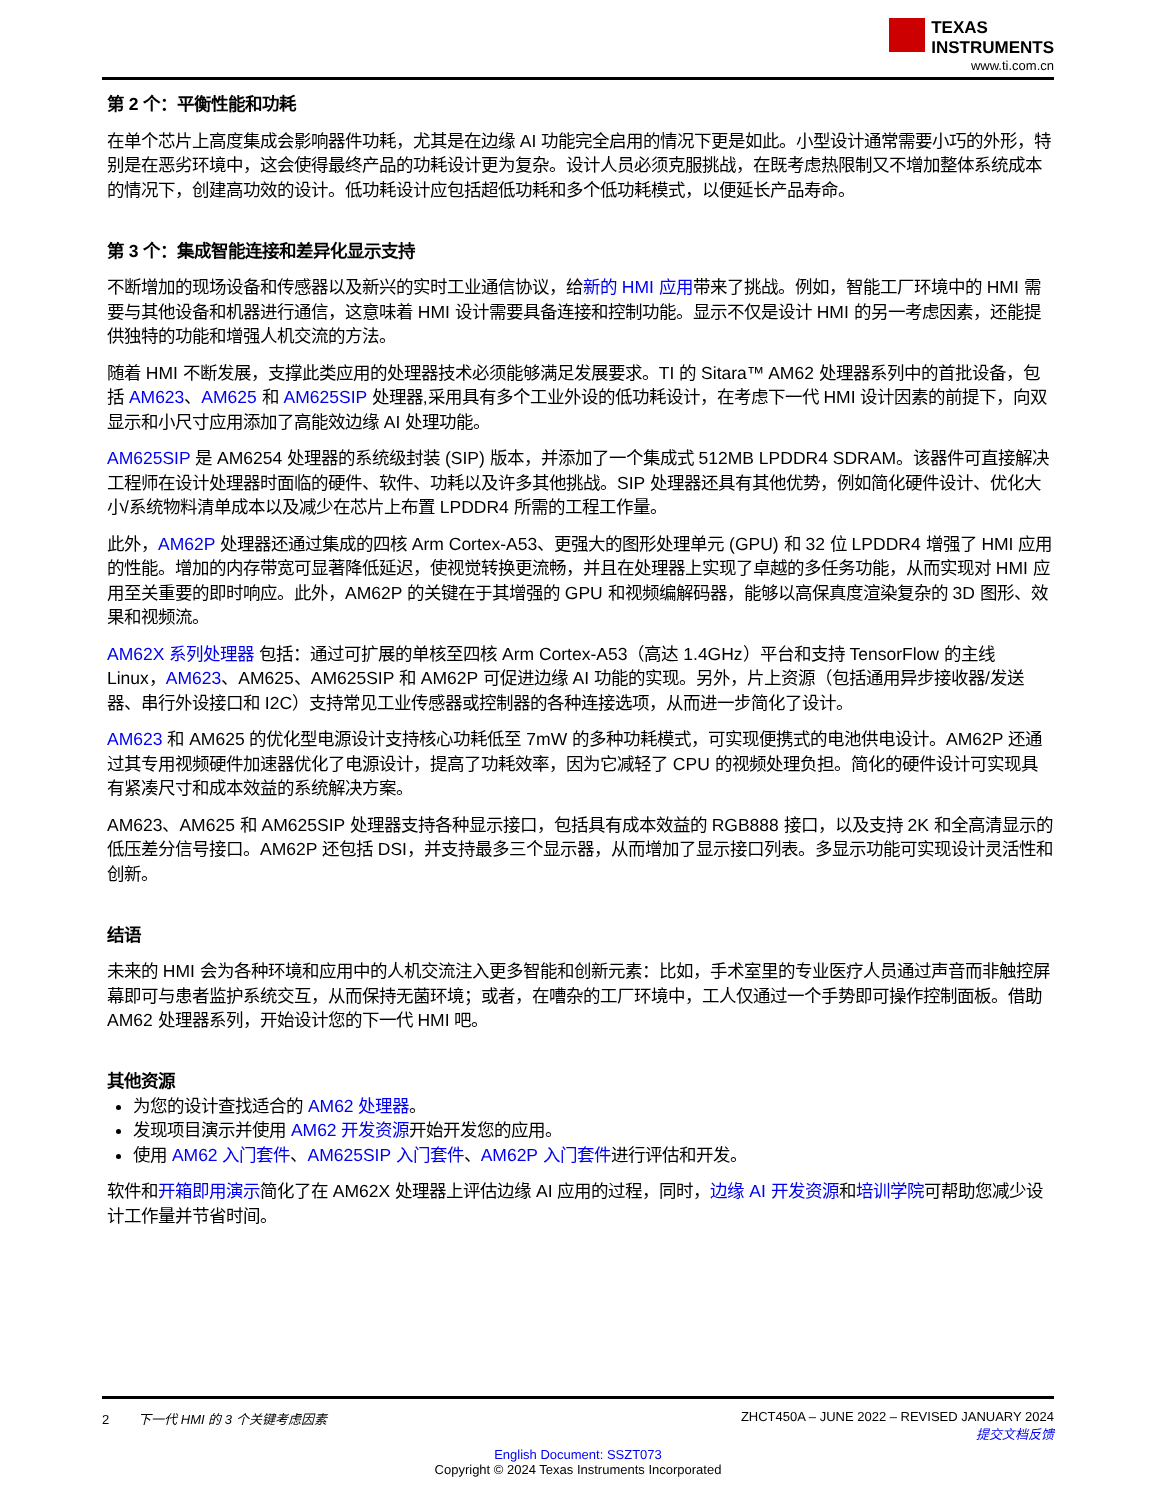TEXAS
INSTRUMENTS
www.ti.com.cn
第 2 个：平衡性能和功耗
在单个芯片上高度集成会影响器件功耗，尤其是在边缘 AI 功能完全启用的情况下更是如此。小型设计通常需要小巧的外形，特别是在恶劣环境中，这会使得最终产品的功耗设计更为复杂。设计人员必须克服挑战，在既考虑热限制又不增加整体系统成本的情况下，创建高功效的设计。低功耗设计应包括超低功耗和多个低功耗模式，以便延长产品寿命。
第 3 个：集成智能连接和差异化显示支持
不断增加的现场设备和传感器以及新兴的实时工业通信协议，给新的 HMI 应用带来了挑战。例如，智能工厂环境中的 HMI 需要与其他设备和机器进行通信，这意味着 HMI 设计需要具备连接和控制功能。显示不仅是设计 HMI 的另一考虑因素，还能提供独特的功能和增强人机交流的方法。
随着 HMI 不断发展，支撑此类应用的处理器技术必须能够满足发展要求。TI 的 Sitara™ AM62 处理器系列中的首批设备，包括 AM623、AM625 和 AM625SIP 处理器,采用具有多个工业外设的低功耗设计，在考虑下一代 HMI 设计因素的前提下，向双显示和小尺寸应用添加了高能效边缘 AI 处理功能。
AM625SIP 是 AM6254 处理器的系统级封装 (SIP) 版本，并添加了一个集成式 512MB LPDDR4 SDRAM。该器件可直接解决工程师在设计处理器时面临的硬件、软件、功耗以及许多其他挑战。SIP 处理器还具有其他优势，例如简化硬件设计、优化大小/系统物料清单成本以及减少在芯片上布置 LPDDR4 所需的工程工作量。
此外，AM62P 处理器还通过集成的四核 Arm Cortex-A53、更强大的图形处理单元 (GPU) 和 32 位 LPDDR4 增强了 HMI 应用的性能。增加的内存带宽可显著降低延迟，使视觉转换更流畅，并且在处理器上实现了卓越的多任务功能，从而实现对 HMI 应用至关重要的即时响应。此外，AM62P 的关键在于其增强的 GPU 和视频编解码器，能够以高保真度渲染复杂的 3D 图形、效果和视频流。
AM62X 系列处理器 包括：通过可扩展的单核至四核 Arm Cortex-A53（高达 1.4GHz）平台和支持 TensorFlow 的主线 Linux，AM623、AM625、AM625SIP 和 AM62P 可促进边缘 AI 功能的实现。另外，片上资源（包括通用异步接收器/发送器、串行外设接口和 I2C）支持常见工业传感器或控制器的各种连接选项，从而进一步简化了设计。
AM623 和 AM625 的优化型电源设计支持核心功耗低至 7mW 的多种功耗模式，可实现便携式的电池供电设计。AM62P 还通过其专用视频硬件加速器优化了电源设计，提高了功耗效率，因为它减轻了 CPU 的视频处理负担。简化的硬件设计可实现具有紧凑尺寸和成本效益的系统解决方案。
AM623、AM625 和 AM625SIP 处理器支持各种显示接口，包括具有成本效益的 RGB888 接口，以及支持 2K 和全高清显示的低压差分信号接口。AM62P 还包括 DSI，并支持最多三个显示器，从而增加了显示接口列表。多显示功能可实现设计灵活性和创新。
结语
未来的 HMI 会为各种环境和应用中的人机交流注入更多智能和创新元素：比如，手术室里的专业医疗人员通过声音而非触控屏幕即可与患者监护系统交互，从而保持无菌环境；或者，在嘈杂的工厂环境中，工人仅通过一个手势即可操作控制面板。借助 AM62 处理器系列，开始设计您的下一代 HMI 吧。
其他资源
为您的设计查找适合的 AM62 处理器。
发现项目演示并使用 AM62 开发资源开始开发您的应用。
使用 AM62 入门套件、AM625SIP 入门套件、AM62P 入门套件进行评估和开发。
软件和开箱即用演示简化了在 AM62X 处理器上评估边缘 AI 应用的过程，同时，边缘 AI 开发资源和培训学院可帮助您减少设计工作量并节省时间。
2 下一代 HMI 的 3 个关键考虑因素 ZHCT450A – JUNE 2022 – REVISED JANUARY 2024
提交文档反馈
English Document: SSZT073
Copyright © 2024 Texas Instruments Incorporated